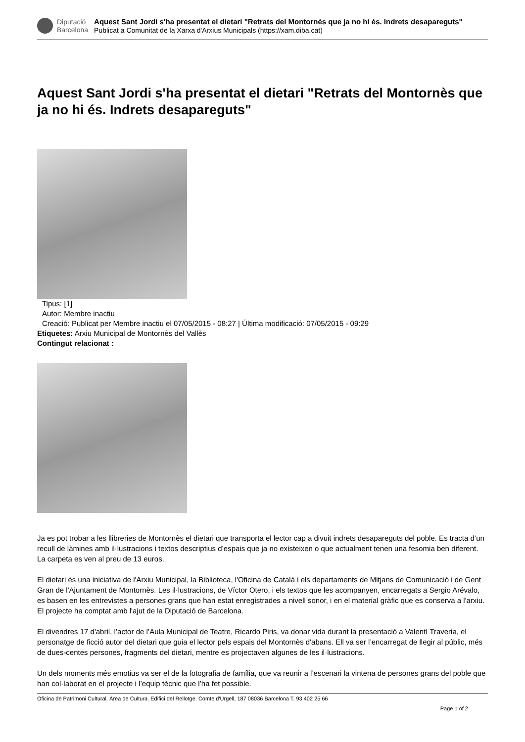Diputació
Barcelona
Aquest Sant Jordi s'ha presentat el dietari "Retrats del Montornès que ja no hi és. Indrets desapareguts"
Publicat a Comunitat de la Xarxa d'Arxius Municipals (https://xam.diba.cat)
Aquest Sant Jordi s'ha presentat el dietari "Retrats del Montornès que ja no hi és. Indrets desapareguts"
Tipus: [1]
Autor: Membre inactiu
Creació: Publicat per Membre inactiu el 07/05/2015 - 08:27 | Última modificació: 07/05/2015 - 09:29
Etiquetes: Arxiu Municipal de Montornès del Vallès
Contingut relacionat :
Ja es pot trobar a les llibreries de Montornès el dietari que transporta el lector cap a divuit indrets desapareguts del poble. Es tracta d’un recull de làmines amb il·lustracions i textos descriptius d’espais que ja no existeixen o que actualment tenen una fesomia ben diferent. La carpeta es ven al preu de 13 euros.
El dietari és una iniciativa de l'Arxiu Municipal, la Biblioteca, l'Oficina de Català i els departaments de Mitjans de Comunicació i de Gent Gran de l'Ajuntament de Montornès. Les il·lustracions, de Víctor Otero, i els textos que les acompanyen, encarregats a Sergio Arévalo, es basen en les entrevistes a persones grans que han estat enregistrades a nivell sonor, i en el material gràfic que es conserva a l'arxiu. El projecte ha comptat amb l'ajut de la Diputació de Barcelona.
El divendres 17 d'abril, l’actor de l’Aula Municipal de Teatre, Ricardo Piris, va donar vida durant la presentació a Valentí Traveria, el personatge de ficció autor del dietari que guia el lector pels espais del Montornès d'abans. Ell va ser l’encarregat de llegir al públic, més de dues-centes persones, fragments del dietari, mentre es projectaven algunes de les il·lustracions.
Un dels moments més emotius va ser el de la fotografia de família, que va reunir a l’escenari la vintena de persones grans del poble que han col·laborat en el projecte i l’equip tècnic que l’ha fet possible.
Oficina de Patrimoni Cultural. Àrea de Cultura. Edifici del Rellotge. Comte d'Urgell, 187 08036 Barcelona T. 93 402 25 66
Page 1 of 2